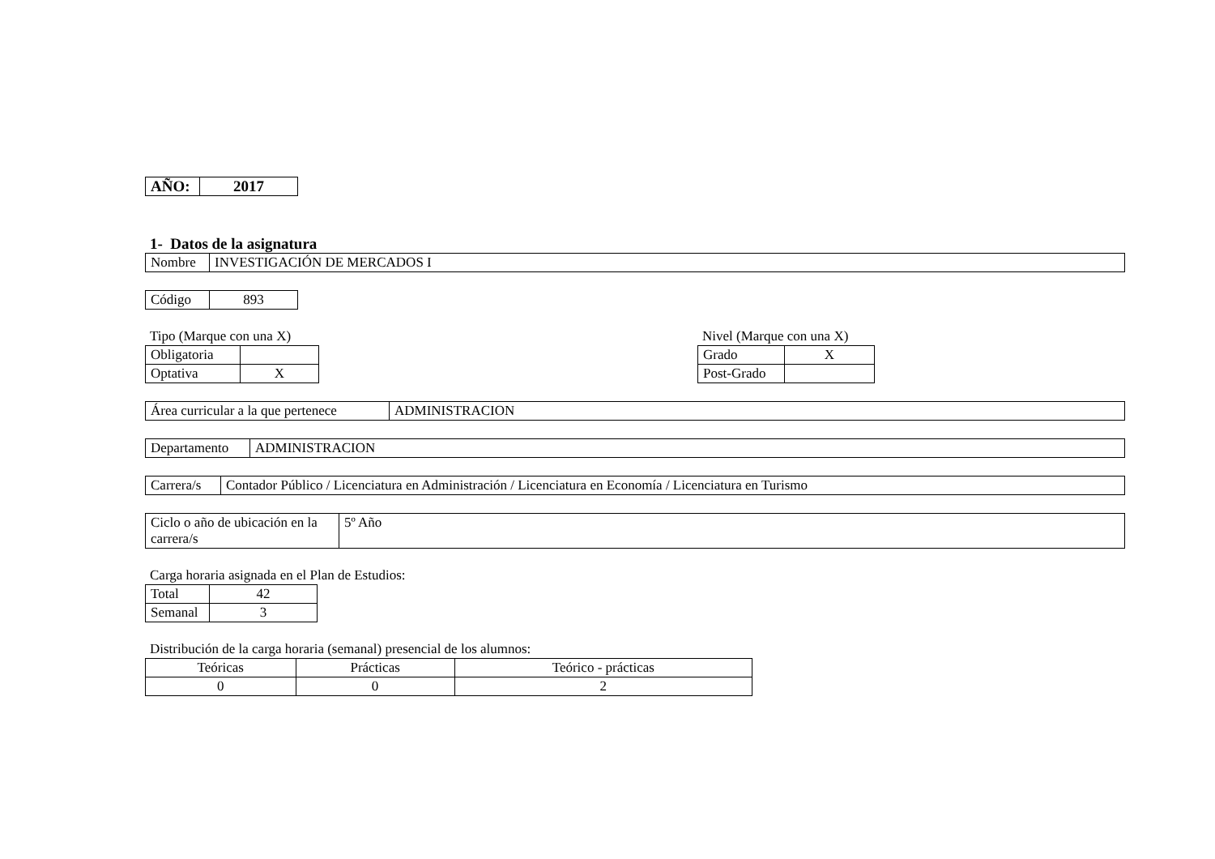| AÑO: | 2017 |
1- Datos de la asignatura
| Nombre | INVESTIGACIÓN DE MERCADOS I |
| Código | 893 |
Tipo (Marque con una X)
| Obligatoria | |
| Optativa | X |
Nivel (Marque con una X)
| Grado | X |
| Post-Grado | |
| Área curricular a la que pertenece | ADMINISTRACION |
| Departamento | ADMINISTRACION |
| Carrera/s | Contador Público / Licenciatura en Administración / Licenciatura en Economía / Licenciatura en Turismo |
| Ciclo o año de ubicación en la carrera/s | 5º Año |
Carga horaria asignada en el Plan de Estudios:
| Total | 42 |
| Semanal | 3 |
Distribución de la carga horaria (semanal) presencial de los alumnos:
| Teóricas | Prácticas | Teórico - prácticas |
| 0 | 0 | 2 |